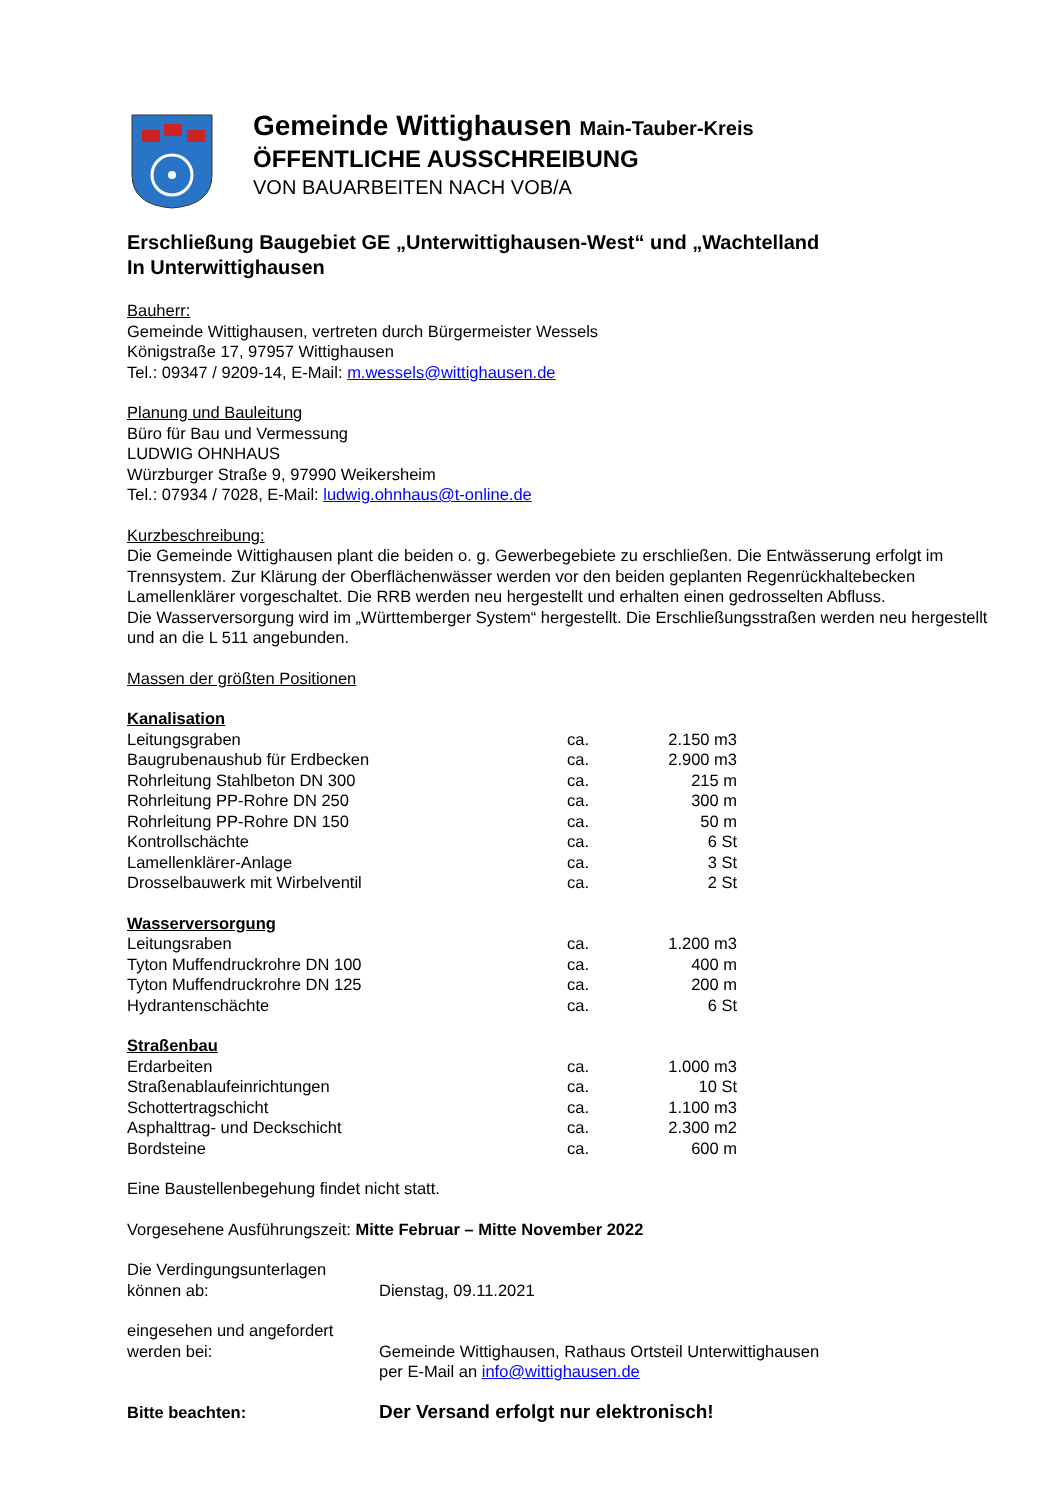Gemeinde Wittighausen Main-Tauber-Kreis
ÖFFENTLICHE AUSSCHREIBUNG
VON BAUARBEITEN NACH VOB/A
Erschließung Baugebiet GE „Unterwittighausen-West“ und „Wachtelland
In Unterwittighausen
Bauherr:
Gemeinde Wittighausen, vertreten durch Bürgermeister Wessels
Königstraße 17, 97957 Wittighausen
Tel.: 09347 / 9209-14, E-Mail: m.wessels@wittighausen.de
Planung und Bauleitung
Büro für Bau und Vermessung
LUDWIG OHNHAUS
Würzburger Straße 9, 97990 Weikersheim
Tel.: 07934 / 7028, E-Mail: ludwig.ohnhaus@t-online.de
Kurzbeschreibung:
Die Gemeinde Wittighausen plant die beiden o. g. Gewerbegebiete zu erschließen. Die Entwässerung erfolgt im Trennsystem. Zur Klärung der Oberflächenwässer werden vor den beiden geplanten Regenrückhaltebecken Lamellenklärer vorgeschaltet. Die RRB werden neu hergestellt und erhalten einen gedrosselten Abfluss.
Die Wasserversorgung wird im „Württemberger System“ hergestellt. Die Erschließungsstraßen werden neu hergestellt und an die L 511 angebunden.
Massen der größten Positionen
| Kanalisation | | |
| Leitungsgraben | ca. | 2.150 m3 |
| Baugrubenaushub für Erdbecken | ca. | 2.900 m3 |
| Rohrleitung Stahlbeton DN 300 | ca. | 215 m |
| Rohrleitung PP-Rohre DN 250 | ca. | 300 m |
| Rohrleitung PP-Rohre DN 150 | ca. | 50 m |
| Kontrollschächte | ca. | 6 St |
| Lamellenklärer-Anlage | ca. | 3 St |
| Drosselbauwerk mit Wirbelventil | ca. | 2 St |
| Wasserversorgung | | |
| Leitungsraben | ca. | 1.200 m3 |
| Tyton Muffendruckrohre DN 100 | ca. | 400 m |
| Tyton Muffendruckrohre DN 125 | ca. | 200 m |
| Hydrantenschächte | ca. | 6 St |
| Straßenbau | | |
| Erdarbeiten | ca. | 1.000 m3 |
| Straßenablaufeinrichtungen | ca. | 10 St |
| Schottertragschicht | ca. | 1.100 m3 |
| Asphalttrag- und Deckschicht | ca. | 2.300 m2 |
| Bordsteine | ca. | 600 m |
Eine Baustellenbegehung findet nicht statt.
Vorgesehene Ausführungszeit: Mitte Februar – Mitte November 2022
Die Verdingungsunterlagen
können ab:
Dienstag, 09.11.2021
eingesehen und angefordert
werden bei:
Gemeinde Wittighausen, Rathaus Ortsteil Unterwittighausen
per E-Mail an info@wittighausen.de
Bitte beachten:
Der Versand erfolgt nur elektronisch!